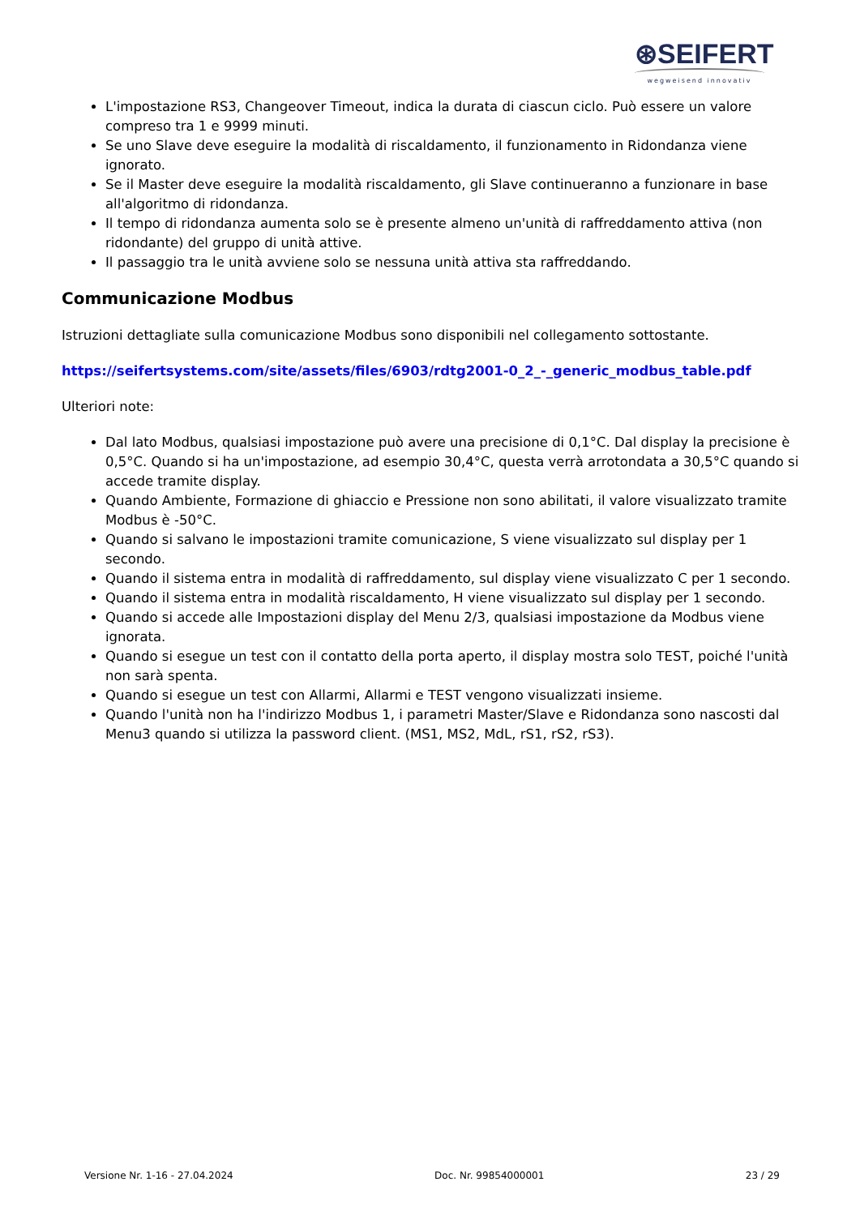⊛SEIFERT
wegweisend innovativ
L'impostazione RS3, Changeover Timeout, indica la durata di ciascun ciclo. Può essere un valore compreso tra 1 e 9999 minuti.
Se uno Slave deve eseguire la modalità di riscaldamento, il funzionamento in Ridondanza viene ignorato.
Se il Master deve eseguire la modalità riscaldamento, gli Slave continueranno a funzionare in base all'algoritmo di ridondanza.
Il tempo di ridondanza aumenta solo se è presente almeno un'unità di raffreddamento attiva (non ridondante) del gruppo di unità attive.
Il passaggio tra le unità avviene solo se nessuna unità attiva sta raffreddando.
Communicazione Modbus
Istruzioni dettagliate sulla comunicazione Modbus sono disponibili nel collegamento sottostante.
https://seifertsystems.com/site/assets/files/6903/rdtg2001-0_2_-_generic_modbus_table.pdf
Ulteriori note:
Dal lato Modbus, qualsiasi impostazione può avere una precisione di 0,1°C. Dal display la precisione è 0,5°C. Quando si ha un'impostazione, ad esempio 30,4°C, questa verrà arrotondata a 30,5°C quando si accede tramite display.
Quando Ambiente, Formazione di ghiaccio e Pressione non sono abilitati, il valore visualizzato tramite Modbus è -50°C.
Quando si salvano le impostazioni tramite comunicazione, S viene visualizzato sul display per 1 secondo.
Quando il sistema entra in modalità di raffreddamento, sul display viene visualizzato C per 1 secondo.
Quando il sistema entra in modalità riscaldamento, H viene visualizzato sul display per 1 secondo.
Quando si accede alle Impostazioni display del Menu 2/3, qualsiasi impostazione da Modbus viene ignorata.
Quando si esegue un test con il contatto della porta aperto, il display mostra solo TEST, poiché l'unità non sarà spenta.
Quando si esegue un test con Allarmi, Allarmi e TEST vengono visualizzati insieme.
Quando l'unità non ha l'indirizzo Modbus 1, i parametri Master/Slave e Ridondanza sono nascosti dal Menu3 quando si utilizza la password client. (MS1, MS2, MdL, rS1, rS2, rS3).
Versione Nr. 1-16 - 27.04.2024 Doc. Nr. 99854000001 23 / 29